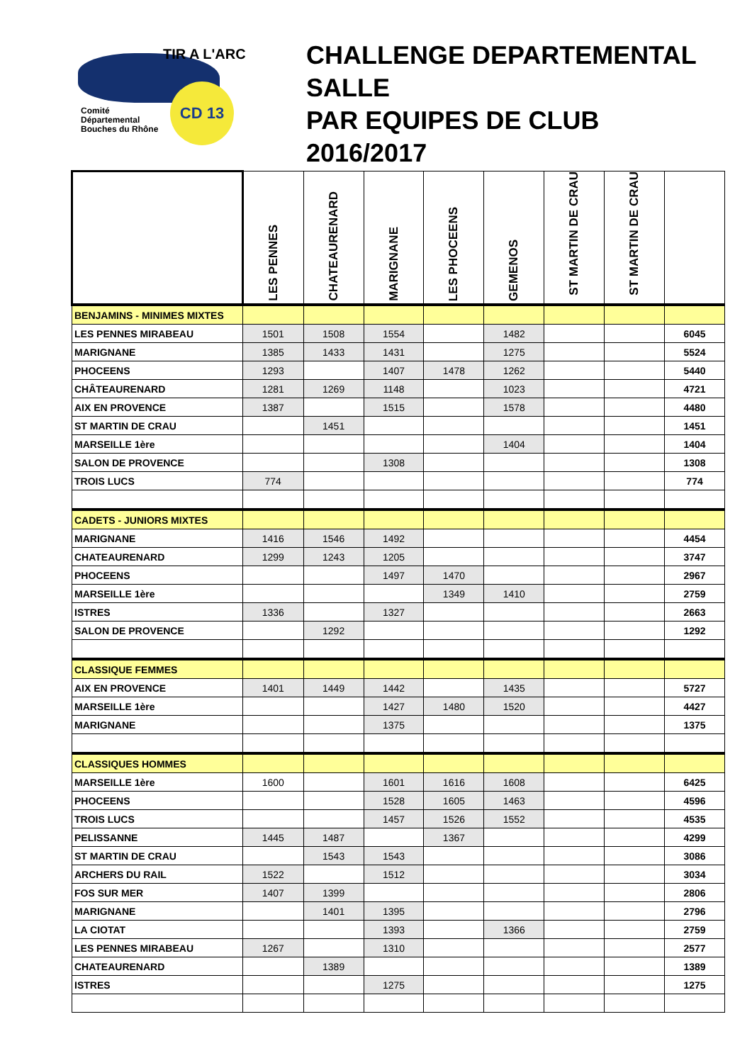CD 13
TIR A L'ARC
Comité
Départemental
Bouches du Rhône
CHALLENGE DEPARTEMENTAL
SALLE
PAR EQUIPES DE CLUB
2016/2017
| | LES PENNES | CHATEAURENARD | MARIGNANE | LES PHOCEENS | GEMENOS | ST MARTIN DE CRAU | ST MARTIN DE CRAU | |
| --- | --- | --- | --- | --- | --- | --- | --- | --- |
| BENJAMINS - MINIMES MIXTES | | | | | | | | |
| LES PENNES MIRABEAU | 1501 | 1508 | 1554 | | 1482 | | | 6045 |
| MARIGNANE | 1385 | 1433 | 1431 | | 1275 | | | 5524 |
| PHOCEENS | 1293 | | 1407 | 1478 | 1262 | | | 5440 |
| CHÂTEAURENARD | 1281 | 1269 | 1148 | | 1023 | | | 4721 |
| AIX EN PROVENCE | 1387 | | 1515 | | 1578 | | | 4480 |
| ST MARTIN DE CRAU | | 1451 | | | | | | 1451 |
| MARSEILLE 1ère | | | | | 1404 | | | 1404 |
| SALON DE PROVENCE | | | 1308 | | | | | 1308 |
| TROIS LUCS | 774 | | | | | | | 774 |
| CADETS - JUNIORS MIXTES | | | | | | | | |
| MARIGNANE | 1416 | 1546 | 1492 | | | | | 4454 |
| CHATEAURENARD | 1299 | 1243 | 1205 | | | | | 3747 |
| PHOCEENS | | | 1497 | 1470 | | | | 2967 |
| MARSEILLE 1ère | | | | 1349 | 1410 | | | 2759 |
| ISTRES | 1336 | | 1327 | | | | | 2663 |
| SALON DE PROVENCE | | 1292 | | | | | | 1292 |
| CLASSIQUE FEMMES | | | | | | | | |
| AIX EN PROVENCE | 1401 | 1449 | 1442 | | 1435 | | | 5727 |
| MARSEILLE 1ère | | | 1427 | 1480 | 1520 | | | 4427 |
| MARIGNANE | | | 1375 | | | | | 1375 |
| CLASSIQUES HOMMES | | | | | | | | |
| MARSEILLE 1ère | 1600 | | 1601 | 1616 | 1608 | | | 6425 |
| PHOCEENS | | | 1528 | 1605 | 1463 | | | 4596 |
| TROIS LUCS | | | 1457 | 1526 | 1552 | | | 4535 |
| PELISSANNE | 1445 | 1487 | | 1367 | | | | 4299 |
| ST MARTIN DE CRAU | | 1543 | 1543 | | | | | 3086 |
| ARCHERS DU RAIL | 1522 | | 1512 | | | | | 3034 |
| FOS SUR MER | 1407 | 1399 | | | | | | 2806 |
| MARIGNANE | | 1401 | 1395 | | | | | 2796 |
| LA CIOTAT | | | 1393 | | 1366 | | | 2759 |
| LES PENNES MIRABEAU | 1267 | | 1310 | | | | | 2577 |
| CHATEAURENARD | | 1389 | | | | | | 1389 |
| ISTRES | | | 1275 | | | | | 1275 |